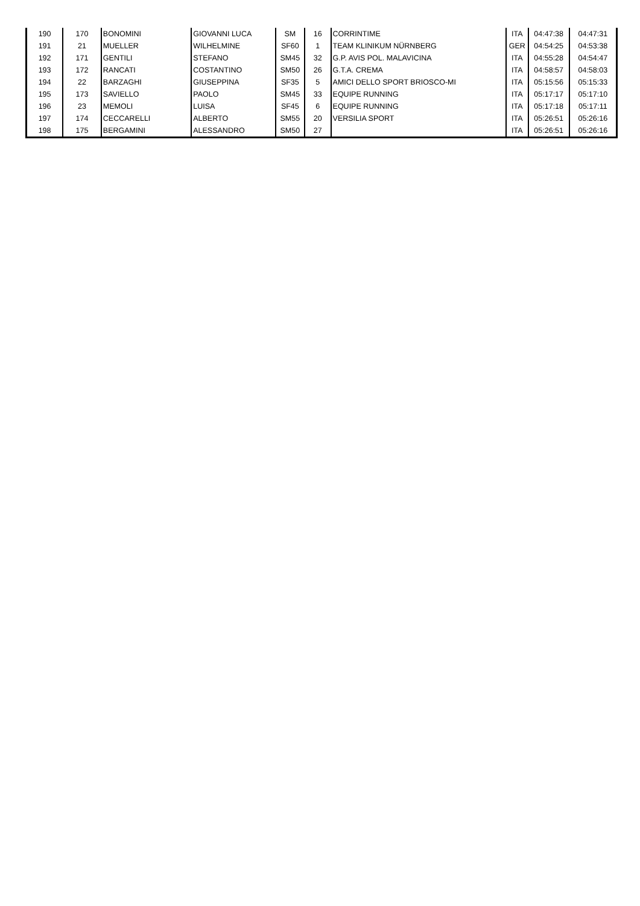| 190 | 170 | BONOMINI | GIOVANNI LUCA | SM | 16 | CORRINTIME | ITA | 04:47:38 | 04:47:31 |
| 191 | 21 | MUELLER | WILHELMINE | SF60 | 1 | TEAM KLINIKUM NÜRNBERG | GER | 04:54:25 | 04:53:38 |
| 192 | 171 | GENTILI | STEFANO | SM45 | 32 | G.P. AVIS POL. MALAVICINA | ITA | 04:55:28 | 04:54:47 |
| 193 | 172 | RANCATI | COSTANTINO | SM50 | 26 | G.T.A. CREMA | ITA | 04:58:57 | 04:58:03 |
| 194 | 22 | BARZAGHI | GIUSEPPINA | SF35 | 5 | AMICI DELLO SPORT BRIOSCO-MI | ITA | 05:15:56 | 05:15:33 |
| 195 | 173 | SAVIELLO | PAOLO | SM45 | 33 | EQUIPE RUNNING | ITA | 05:17:17 | 05:17:10 |
| 196 | 23 | MEMOLI | LUISA | SF45 | 6 | EQUIPE RUNNING | ITA | 05:17:18 | 05:17:11 |
| 197 | 174 | CECCARELLI | ALBERTO | SM55 | 20 | VERSILIA SPORT | ITA | 05:26:51 | 05:26:16 |
| 198 | 175 | BERGAMINI | ALESSANDRO | SM50 | 27 | | ITA | 05:26:51 | 05:26:16 |